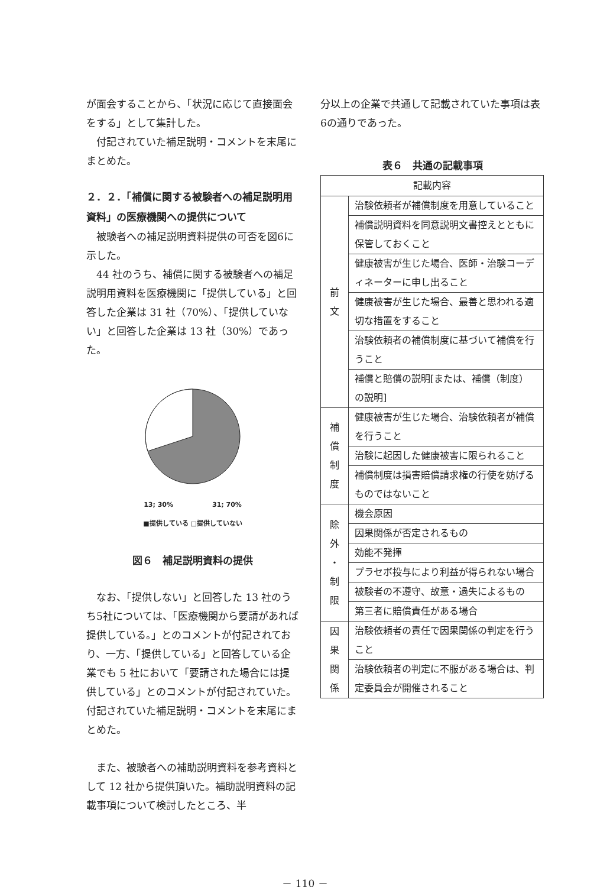が面会することから、「状況に応じて直接面会をする」として集計した。
付記されていた補足説明・コメントを末尾にまとめた。
２．２．「補償に関する被験者への補足説明用資料」の医療機関への提供について
被験者への補足説明資料提供の可否を図6に示した。
44 社のうち、補償に関する被験者への補足説明用資料を医療機関に「提供している」と回答した企業は 31 社（70%）、「提供していない」と回答した企業は 13 社（30%）であった。
13; 30%　　　　　　31; 70%
■提供している □提供していない
図６　補足説明資料の提供
なお、「提供しない」と回答した 13 社のうち5社については、「医療機関から要請があれば提供している。」とのコメントが付記されており、一方、「提供している」と回答している企業でも 5 社において「要請された場合には提供している」とのコメントが付記されていた。付記されていた補足説明・コメントを末尾にまとめた。
また、被験者への補助説明資料を参考資料として 12 社から提供頂いた。補助説明資料の記載事項について検討したところ、半
分以上の企業で共通して記載されていた事項は表6の通りであった。
表６　共通の記載事項
| 記載内容 | |
| --- | --- |
| 前 文 | 治験依頼者が補償制度を用意していること |
| | 補償説明資料を同意説明文書控えとともに保管しておくこと |
| | 健康被害が生じた場合、医師・治験コーディネーターに申し出ること |
| | 健康被害が生じた場合、最善と思われる適切な措置をすること |
| | 治験依頼者の補償制度に基づいて補償を行うこと |
| | 補償と賠償の説明[または、補償（制度）の説明] |
| 補 償 制 度 | 健康被害が生じた場合、治験依頼者が補償を行うこと |
| | 治験に起因した健康被害に限られること |
| | 補償制度は損害賠償請求権の行使を妨げるものではないこと |
| 除 外 ・ 制 限 | 機会原因 |
| | 因果関係が否定されるもの |
| | 効能不発揮 |
| | プラセボ投与により利益が得られない場合 |
| | 被験者の不遵守、故意・過失によるもの |
| | 第三者に賠償責任がある場合 |
| 因 果 関 係 | 治験依頼者の責任で因果関係の判定を行うこと |
| | 治験依頼者の判定に不服がある場合は、判定委員会が開催されること |
－ 110 －